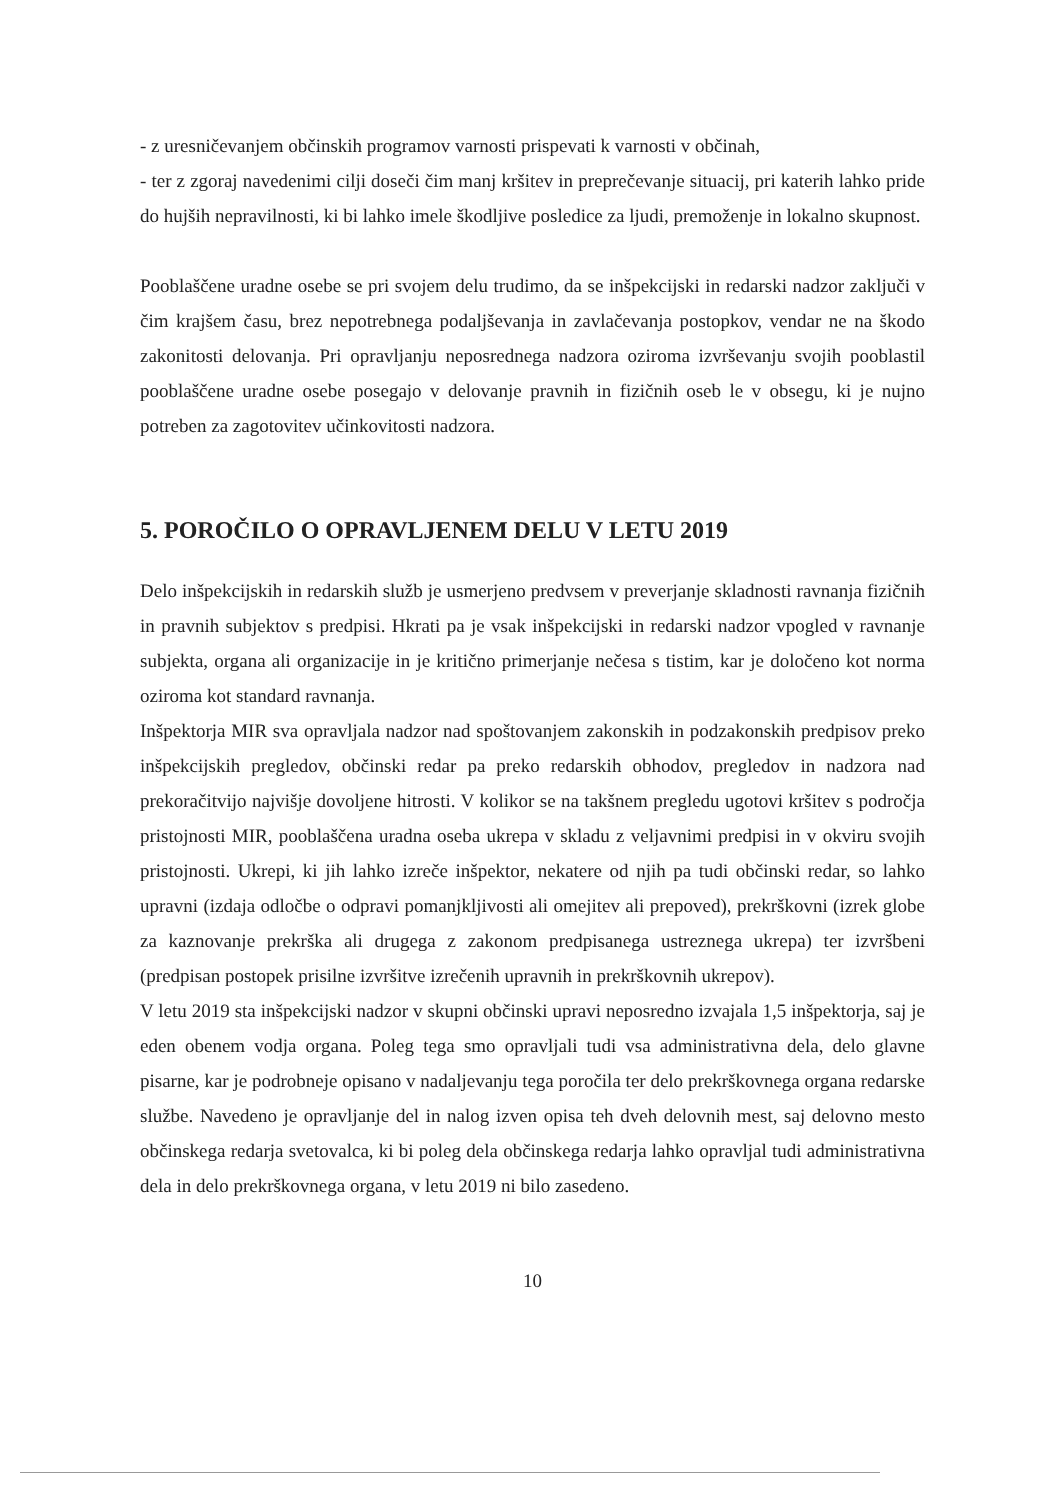- z uresničevanjem občinskih programov varnosti prispevati k varnosti v občinah,
- ter z zgoraj navedenimi cilji doseči čim manj kršitev in preprečevanje situacij, pri katerih lahko pride do hujših nepravilnosti, ki bi lahko imele škodljive posledice za ljudi, premoženje in lokalno skupnost.
Pooblaščene uradne osebe se pri svojem delu trudimo, da se inšpekcijski in redarski nadzor zaključi v čim krajšem času, brez nepotrebnega podaljševanja in zavlačevanja postopkov, vendar ne na škodo zakonitosti delovanja. Pri opravljanju neposrednega nadzora oziroma izvrševanju svojih pooblastil pooblaščene uradne osebe posegajo v delovanje pravnih in fizičnih oseb le v obsegu, ki je nujno potreben za zagotovitev učinkovitosti nadzora.
5. POROČILO O OPRAVLJENEM DELU V LETU 2019
Delo inšpekcijskih in redarskih služb je usmerjeno predvsem v preverjanje skladnosti ravnanja fizičnih in pravnih subjektov s predpisi. Hkrati pa je vsak inšpekcijski in redarski nadzor vpogled v ravnanje subjekta, organa ali organizacije in je kritično primerjanje nečesa s tistim, kar je določeno kot norma oziroma kot standard ravnanja.
Inšpektorja MIR sva opravljala nadzor nad spoštovanjem zakonskih in podzakonskih predpisov preko inšpekcijskih pregledov, občinski redar pa preko redarskih obhodov, pregledov in nadzora nad prekoračitvijo najvišje dovoljene hitrosti. V kolikor se na takšnem pregledu ugotovi kršitev s področja pristojnosti MIR, pooblaščena uradna oseba ukrepa v skladu z veljavnimi predpisi in v okviru svojih pristojnosti. Ukrepi, ki jih lahko izreče inšpektor, nekatere od njih pa tudi občinski redar, so lahko upravni (izdaja odločbe o odpravi pomanjkljivosti ali omejitev ali prepoved), prekrškovni (izrek globe za kaznovanje prekrška ali drugega z zakonom predpisanega ustreznega ukrepa) ter izvršbeni (predpisan postopek prisilne izvršitve izrečenih upravnih in prekrškovnih ukrepov).
V letu 2019 sta inšpekcijski nadzor v skupni občinski upravi neposredno izvajala 1,5 inšpektorja, saj je eden obenem vodja organa. Poleg tega smo opravljali tudi vsa administrativna dela, delo glavne pisarne, kar je podrobneje opisano v nadaljevanju tega poročila ter delo prekrškovnega organa redarske službe. Navedeno je opravljanje del in nalog izven opisa teh dveh delovnih mest, saj delovno mesto občinskega redarja svetovalca, ki bi poleg dela občinskega redarja lahko opravljal tudi administrativna dela in delo prekrškovnega organa, v letu 2019 ni bilo zasedeno.
10